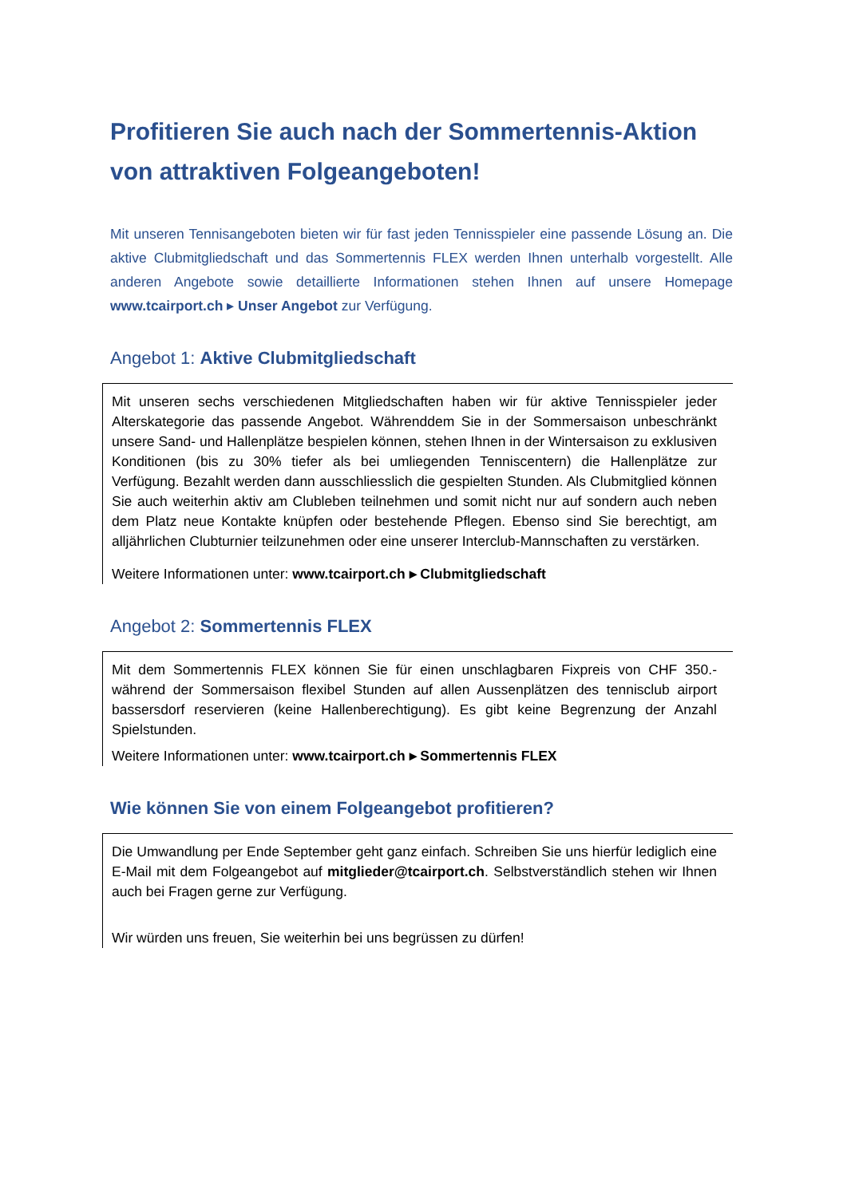Profitieren Sie auch nach der Sommertennis-Aktion von attraktiven Folgeangeboten!
Mit unseren Tennisangeboten bieten wir für fast jeden Tennisspieler eine passende Lösung an. Die aktive Clubmitgliedschaft und das Sommertennis FLEX werden Ihnen unterhalb vorgestellt. Alle anderen Angebote sowie detaillierte Informationen stehen Ihnen auf unsere Homepage www.tcairport.ch ▸ Unser Angebot zur Verfügung.
Angebot 1: Aktive Clubmitgliedschaft
Mit unseren sechs verschiedenen Mitgliedschaften haben wir für aktive Tennisspieler jeder Alterskategorie das passende Angebot. Währenddem Sie in der Sommersaison unbeschränkt unsere Sand- und Hallenplätze bespielen können, stehen Ihnen in der Wintersaison zu exklusiven Konditionen (bis zu 30% tiefer als bei umliegenden Tenniscentern) die Hallenplätze zur Verfügung. Bezahlt werden dann ausschliesslich die gespielten Stunden. Als Clubmitglied können Sie auch weiterhin aktiv am Clubleben teilnehmen und somit nicht nur auf sondern auch neben dem Platz neue Kontakte knüpfen oder bestehende Pflegen. Ebenso sind Sie berechtigt, am alljährlichen Clubturnier teilzunehmen oder eine unserer Interclub-Mannschaften zu verstärken.
Weitere Informationen unter: www.tcairport.ch ▸ Clubmitgliedschaft
Angebot 2: Sommertennis FLEX
Mit dem Sommertennis FLEX können Sie für einen unschlagbaren Fixpreis von CHF 350.- während der Sommersaison flexibel Stunden auf allen Aussenplätzen des tennisclub airport bassersdorf reservieren (keine Hallenberechtigung). Es gibt keine Begrenzung der Anzahl Spielstunden.
Weitere Informationen unter: www.tcairport.ch ▸ Sommertennis FLEX
Wie können Sie von einem Folgeangebot profitieren?
Die Umwandlung per Ende September geht ganz einfach. Schreiben Sie uns hierfür lediglich eine E-Mail mit dem Folgeangebot auf mitglieder@tcairport.ch. Selbstverständlich stehen wir Ihnen auch bei Fragen gerne zur Verfügung.
Wir würden uns freuen, Sie weiterhin bei uns begrüssen zu dürfen!